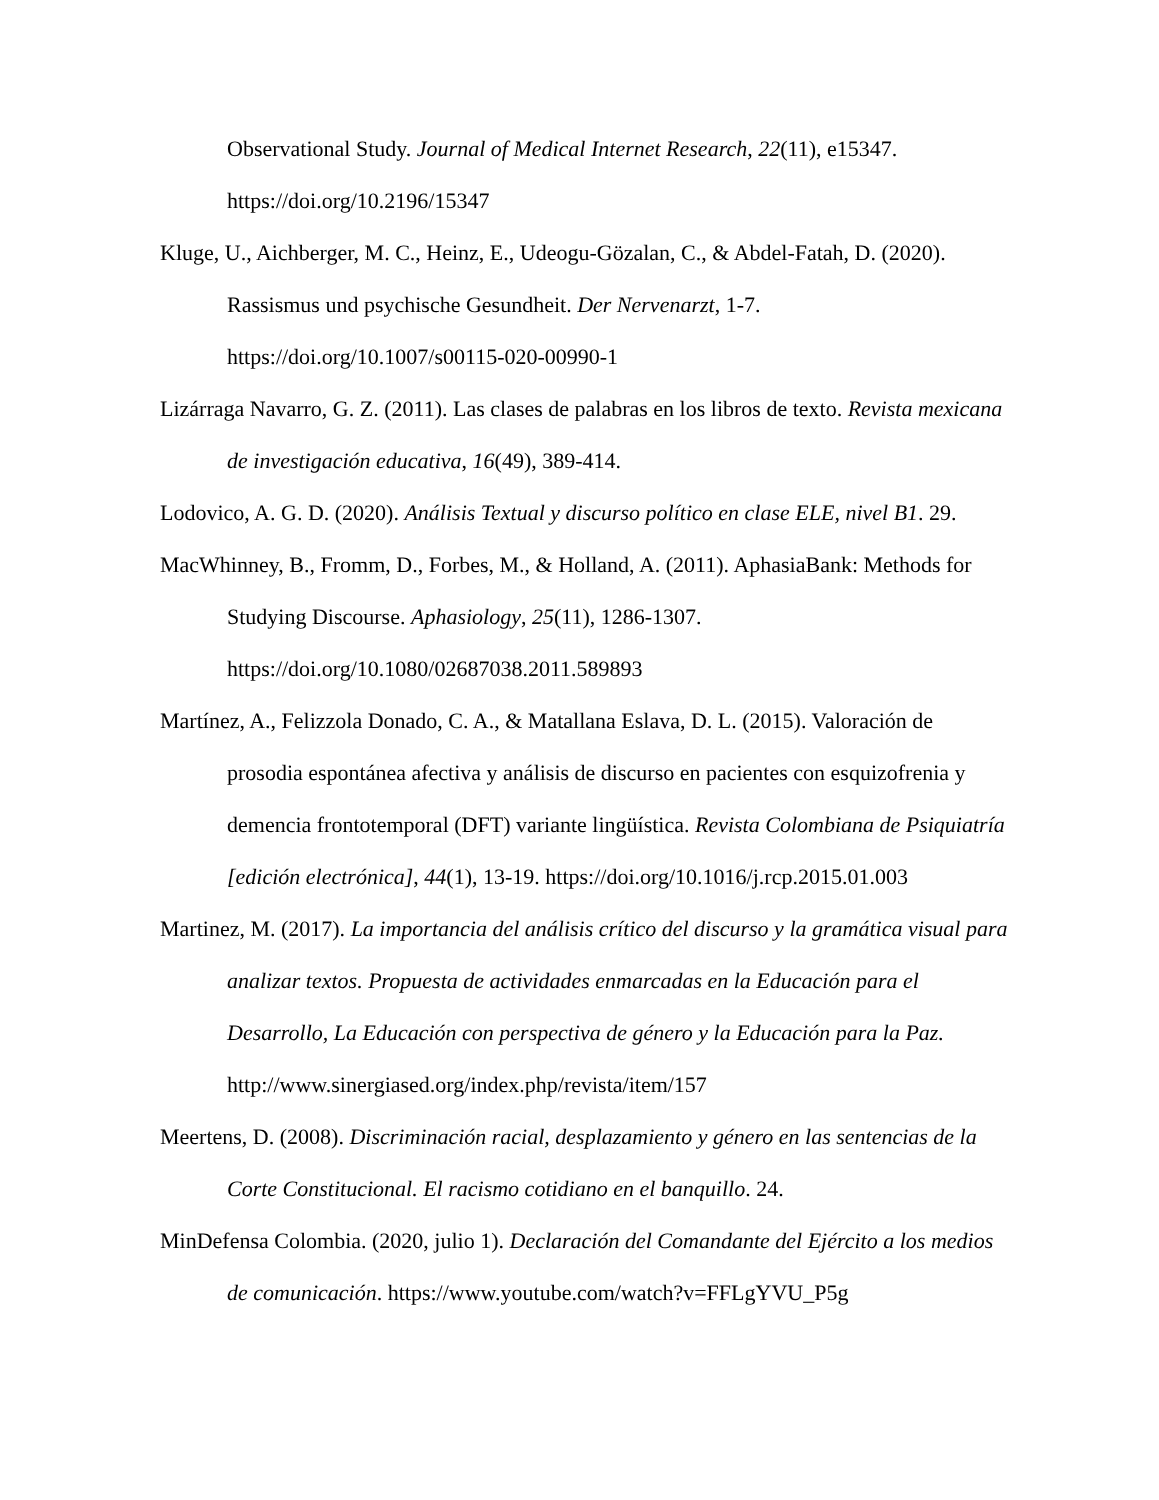Observational Study. Journal of Medical Internet Research, 22(11), e15347. https://doi.org/10.2196/15347
Kluge, U., Aichberger, M. C., Heinz, E., Udeogu-Gözalan, C., & Abdel-Fatah, D. (2020). Rassismus und psychische Gesundheit. Der Nervenarzt, 1-7. https://doi.org/10.1007/s00115-020-00990-1
Lizárraga Navarro, G. Z. (2011). Las clases de palabras en los libros de texto. Revista mexicana de investigación educativa, 16(49), 389-414.
Lodovico, A. G. D. (2020). Análisis Textual y discurso político en clase ELE, nivel B1. 29.
MacWhinney, B., Fromm, D., Forbes, M., & Holland, A. (2011). AphasiaBank: Methods for Studying Discourse. Aphasiology, 25(11), 1286-1307. https://doi.org/10.1080/02687038.2011.589893
Martínez, A., Felizzola Donado, C. A., & Matallana Eslava, D. L. (2015). Valoración de prosodia espontánea afectiva y análisis de discurso en pacientes con esquizofrenia y demencia frontotemporal (DFT) variante lingüística. Revista Colombiana de Psiquiatría [edición electrónica], 44(1), 13-19. https://doi.org/10.1016/j.rcp.2015.01.003
Martinez, M. (2017). La importancia del análisis crítico del discurso y la gramática visual para analizar textos. Propuesta de actividades enmarcadas en la Educación para el Desarrollo, La Educación con perspectiva de género y la Educación para la Paz. http://www.sinergiased.org/index.php/revista/item/157
Meertens, D. (2008). Discriminación racial, desplazamiento y género en las sentencias de la Corte Constitucional. El racismo cotidiano en el banquillo. 24.
MinDefensa Colombia. (2020, julio 1). Declaración del Comandante del Ejército a los medios de comunicación. https://www.youtube.com/watch?v=FFLgYVU_P5g